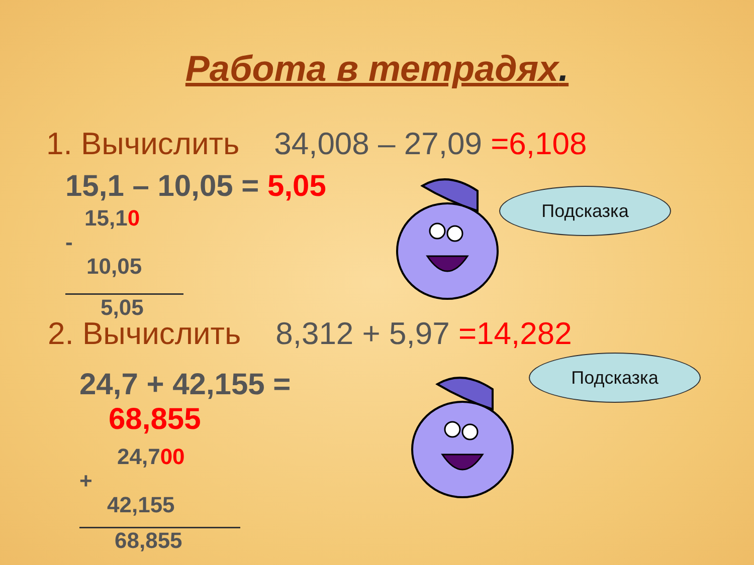Работа в тетрадях.
1. Вычислить 34,008 – 27,09 =6,108
15,1 – 10,05 = 5,05
15,10
-
10,05
5,05
2. Вычислить 8,312 + 5,97 =14,282
24,7 + 42,155 =
68,855
24,700
+
42,155
68,855
Подсказка
Подсказка